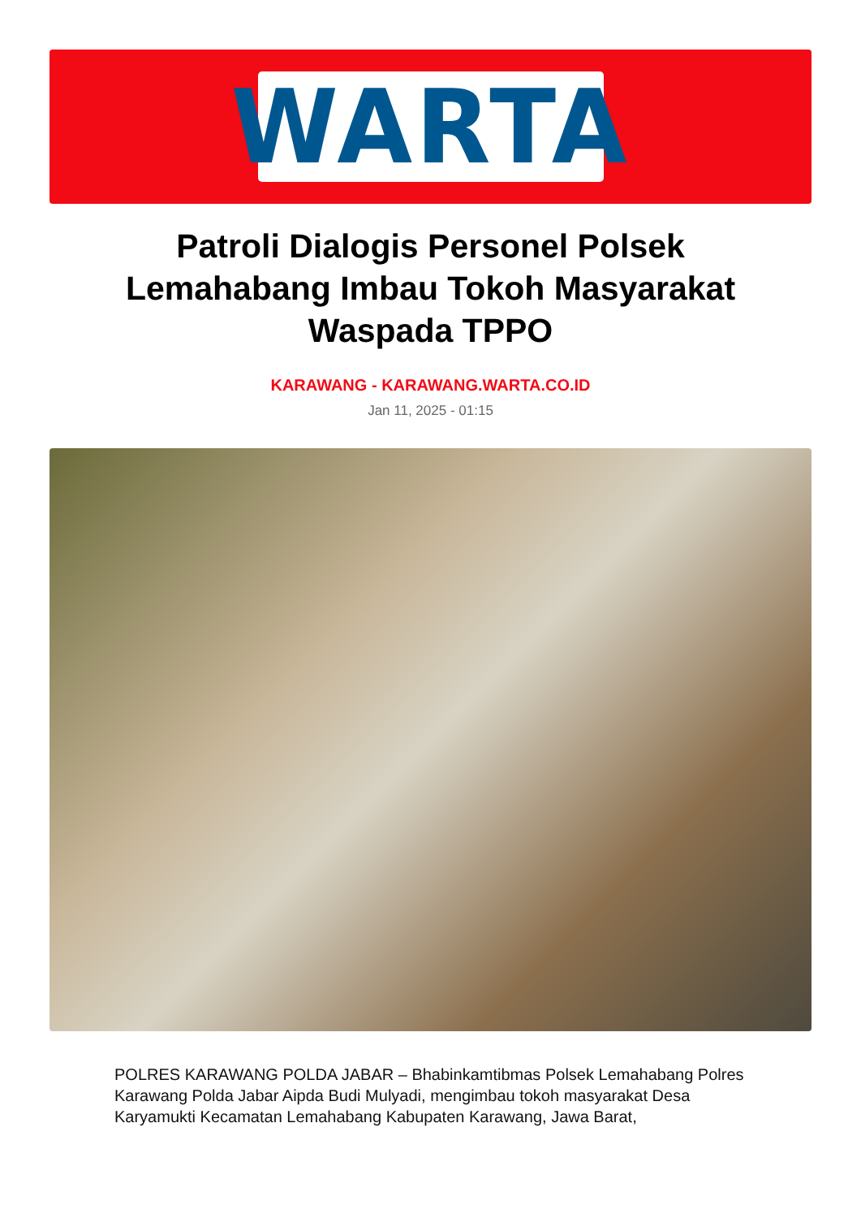WARTA
Patroli Dialogis Personel Polsek Lemahabang Imbau Tokoh Masyarakat Waspada TPPO
KARAWANG - KARAWANG.WARTA.CO.ID
Jan 11, 2025 - 01:15
POLRES KARAWANG POLDA JABAR – Bhabinkamtibmas Polsek Lemahabang Polres Karawang Polda Jabar Aipda Budi Mulyadi, mengimbau tokoh masyarakat Desa Karyamukti Kecamatan Lemahabang Kabupaten Karawang, Jawa Barat,